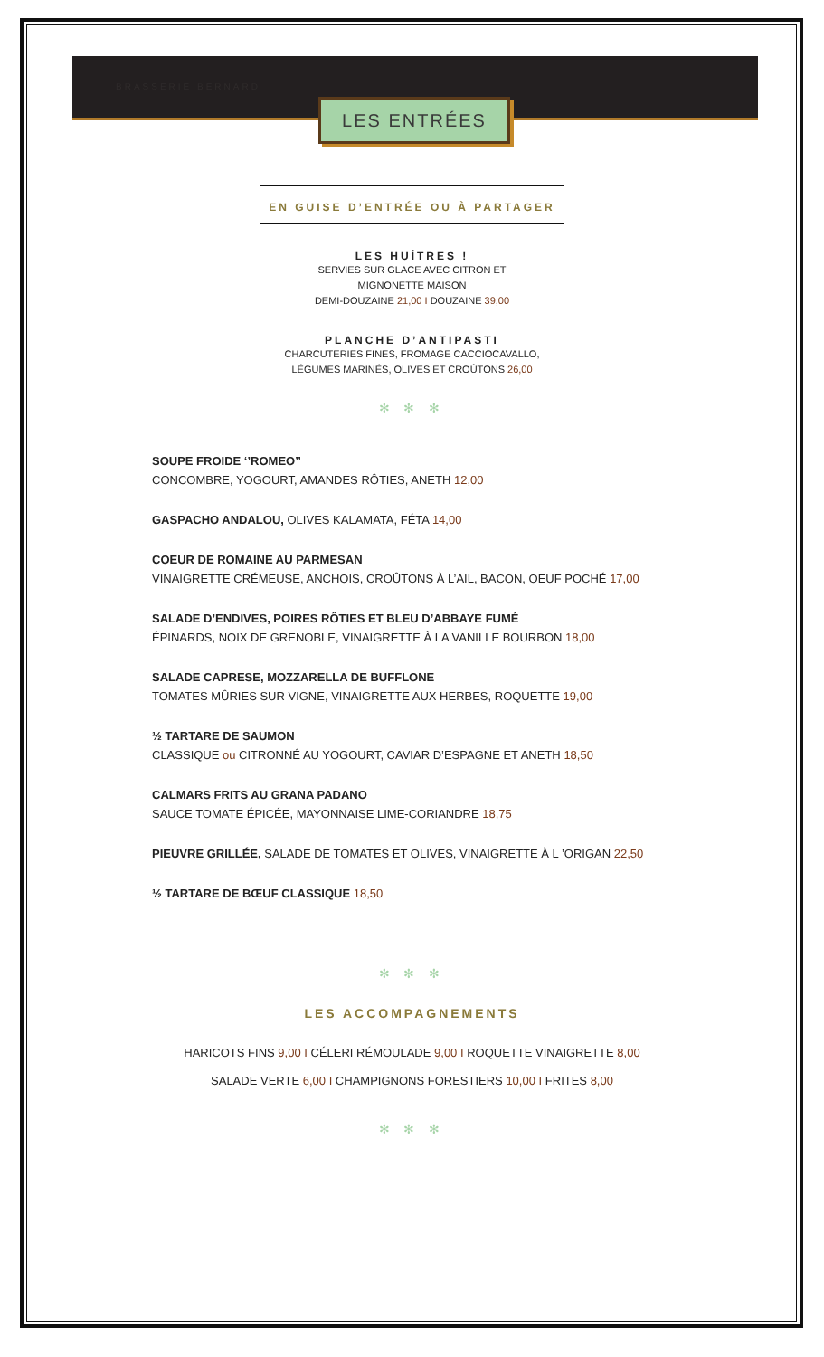BRASSERIE BERNARD
LES ENTRÉES
EN GUISE D’ENTRÉE OU À PARTAGER
LES HUÎTRES !
SERVIES SUR GLACE AVEC CITRON ET
MIGNONETTE MAISON
DEMI-DOUZAINE 21,00 I DOUZAINE 39,00
PLANCHE D’ANTIPASTI
CHARCUTERIES FINES, FROMAGE CACCIOCAVALLO,
LÉGUMES MARINÉS, OLIVES ET CROÛTONS 26,00
✻ ✻ ✻
SOUPE FROIDE ‘’ROMEO’’
CONCOMBRE, YOGOURT, AMANDES RÔTIES, ANETH 12,00
GASPACHO ANDALOU, OLIVES KALAMATA, FÉTA 14,00
COEUR DE ROMAINE AU PARMESAN
VINAIGRETTE CRÉMEUSE, ANCHOIS, CROÛTONS À L’AIL, BACON, OEUF POCHÉ 17,00
SALADE D’ENDIVES, POIRES RÔTIES ET BLEU D’ABBAYE FUMÉ
ÉPINARDS, NOIX DE GRENOBLE, VINAIGRETTE À LA VANILLE BOURBON 18,00
SALADE CAPRESE, MOZZARELLA DE BUFFLONE
TOMATES MÛRIES SUR VIGNE, VINAIGRETTE AUX HERBES, ROQUETTE 19,00
½ TARTARE DE SAUMON
CLASSIQUE ou CITRONNÉ AU YOGOURT, CAVIAR D’ESPAGNE ET ANETH 18,50
CALMARS FRITS AU GRANA PADANO
SAUCE TOMATE ÉPICÉE, MAYONNAISE LIME-CORIANDRE 18,75
PIEUVRE GRILLÉE, SALADE DE TOMATES ET OLIVES, VINAIGRETTE À L ’ORIGAN 22,50
½ TARTARE DE BŒUF CLASSIQUE 18,50
✻ ✻ ✻
LES ACCOMPAGNEMENTS
HARICOTS FINS 9,00 I CÉLERI RÉMOULADE 9,00 I ROQUETTE VINAIGRETTE 8,00
SALADE VERTE 6,00 I CHAMPIGNONS FORESTIERS 10,00 I FRITES 8,00
✻ ✻ ✻